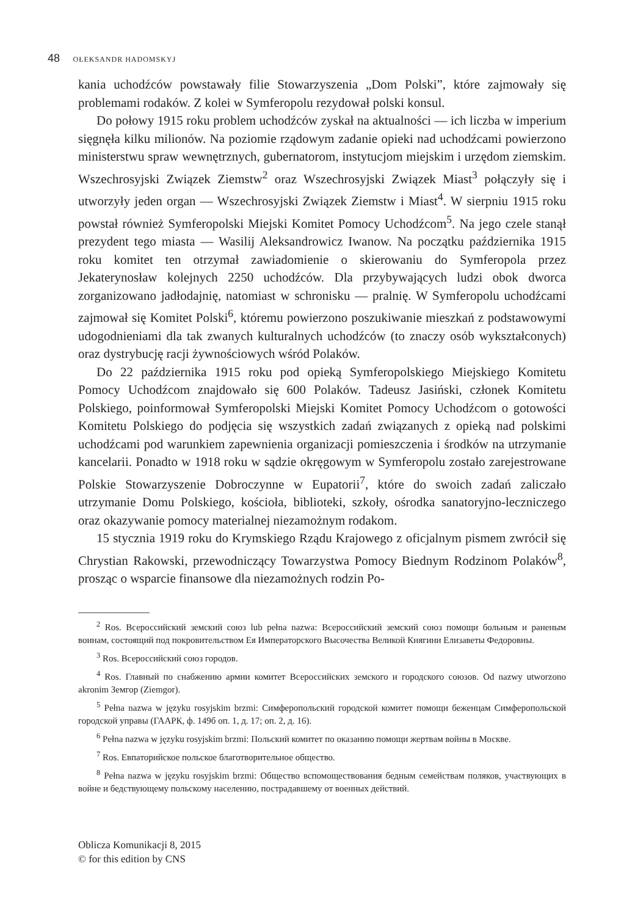48 OŁEKSANDR HADOMSKYJ
kania uchodźców powstawały filie Stowarzyszenia „Dom Polski”, które zajmowały się problemami rodaków. Z kolei w Symferopolu rezydował polski konsul.
Do połowy 1915 roku problem uchodźców zyskał na aktualności — ich liczba w imperium sięgnęła kilku milionów. Na poziomie rządowym zadanie opieki nad uchodźcami powierzono ministerstwu spraw wewnętrznych, gubernatorom, instytucjom miejskim i urzędom ziemskim. Wszechrosyjski Związek Ziemstw<sup>2</sup> oraz Wszechrosyjski Związek Miast<sup>3</sup> połączyły się i utworzyły jeden organ — Wszechrosyjski Związek Ziemstw i Miast<sup>4</sup>. W sierpniu 1915 roku powstał również Symferopolski Miejski Komitet Pomocy Uchodźcom<sup>5</sup>. Na jego czele stanął prezydent tego miasta — Wasilij Aleksandrowicz Iwanow. Na początku października 1915 roku komitet ten otrzymał zawiadomienie o skierowaniu do Symferopola przez Jekaterynosław kolejnych 2250 uchodźców. Dla przybywających ludzi obok dworca zorganizowano jadłodajnię, natomiast w schronisku — pralnię. W Symferopolu uchodźcami zajmował się Komitet Polski<sup>6</sup>, któremu powierzono poszukiwanie mieszkań z podstawowymi udogodnieniami dla tak zwanych kulturalnych uchodźców (to znaczy osób wykształconych) oraz dystrybucję racji żywnościowych wśród Polaków.
Do 22 października 1915 roku pod opieką Symferopolskiego Miejskiego Komitetu Pomocy Uchodźcom znajdowało się 600 Polaków. Tadeusz Jasiński, członek Komitetu Polskiego, poinformował Symferopolski Miejski Komitet Pomocy Uchodźcom o gotowości Komitetu Polskiego do podjęcia się wszystkich zadań związanych z opieką nad polskimi uchodźcami pod warunkiem zapewnienia organizacji pomieszczenia i środków na utrzymanie kancelarii. Ponadto w 1918 roku w sądzie okręgowym w Symferopolu zostało zarejestrowane Polskie Stowarzyszenie Dobroczynne w Eupatorii<sup>7</sup>, które do swoich zadań zaliczało utrzymanie Domu Polskiego, kościoła, biblioteki, szkoły, ośrodka sanatoryjno-leczniczego oraz okazywanie pomocy materialnej niezamożnym rodakom.
15 stycznia 1919 roku do Krymskiego Rządu Krajowego z oficjalnym pismem zwrócił się Chrystian Rakowski, przewodniczący Towarzystwa Pomocy Biednym Rodzinom Polaków<sup>8</sup>, prosząc o wsparcie finansowe dla niezamożnych rodzin Po-
<sup>2</sup> Ros. Всероссийский земский союз lub pełna nazwa: Всероссийский земский союз помощи больным и раненым воинам, состоящий под покровительством Ея Императорского Высочества Великой Княгини Елизаветы Федоровны.
<sup>3</sup> Ros. Всероссийский союз городов.
<sup>4</sup> Ros. Главный по снабжению армии комитет Всероссийских земского и городского союзов. Od nazwy utworzono akronim Земгор (Ziemgor).
<sup>5</sup> Pełna nazwa w języku rosyjskim brzmi: Симферопольский городской комитет помощи беженцам Симферопольской городской управы (ГААРК, ф. 149б оп. 1, д. 17; оп. 2, д. 16).
<sup>6</sup> Pełna nazwa w języku rosyjskim brzmi: Польский комитет по оказанию помощи жертвам войны в Москве.
<sup>7</sup> Ros. Евпаторийское польское благотворительное общество.
<sup>8</sup> Pełna nazwa w języku rosyjskim brzmi: Общество вспомоществования бедным семействам поляков, участвующих в войне и бедствующему польскому населению, пострадавшему от военных действий.
Oblicza Komunikacji 8, 2015
© for this edition by CNS